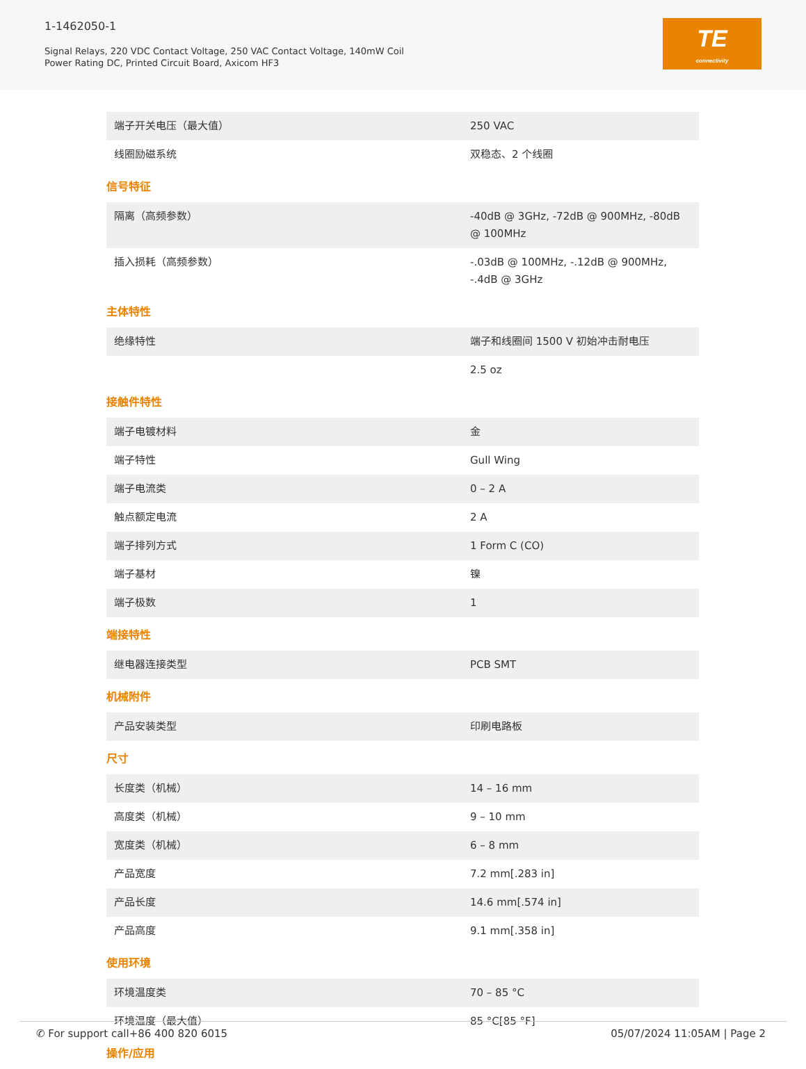1-1462050-1
Signal Relays, 220 VDC Contact Voltage, 250 VAC Contact Voltage, 140mW Coil Power Rating DC, Printed Circuit Board, Axicom HF3
TE
connectivity
| 端子开关电压（最大值） | 250 VAC |
| 线圈励磁系统 | 双稳态、2 个线圈 |
信号特征
| 隔离（高频参数） | -40dB @ 3GHz, -72dB @ 900MHz, -80dB @ 100MHz |
| 插入损耗（高频参数） | -.03dB @ 100MHz, -.12dB @ 900MHz, -.4dB @ 3GHz |
主体特性
| 绝缘特性 | 端子和线圈间 1500 V 初始冲击耐电压 |
| | 2.5 oz |
接触件特性
| 端子电镀材料 | 金 |
| 端子特性 | Gull Wing |
| 端子电流类 | 0 – 2 A |
| 触点额定电流 | 2 A |
| 端子排列方式 | 1 Form C (CO) |
| 端子基材 | 镍 |
| 端子极数 | 1 |
端接特性
| 继电器连接类型 | PCB SMT |
机械附件
| 产品安装类型 | 印刷电路板 |
尺寸
| 长度类（机械） | 14 – 16 mm |
| 高度类（机械） | 9 – 10 mm |
| 宽度类（机械） | 6 – 8 mm |
| 产品宽度 | 7.2 mm[.283 in] |
| 产品长度 | 14.6 mm[.574 in] |
| 产品高度 | 9.1 mm[.358 in] |
使用环境
| 环境温度类 | 70 – 85 °C |
| 环境温度（最大值） | 85 °C[85 °F] |
操作/应用
✆ For support call+86 400 820 6015 05/07/2024 11:05AM | Page 2